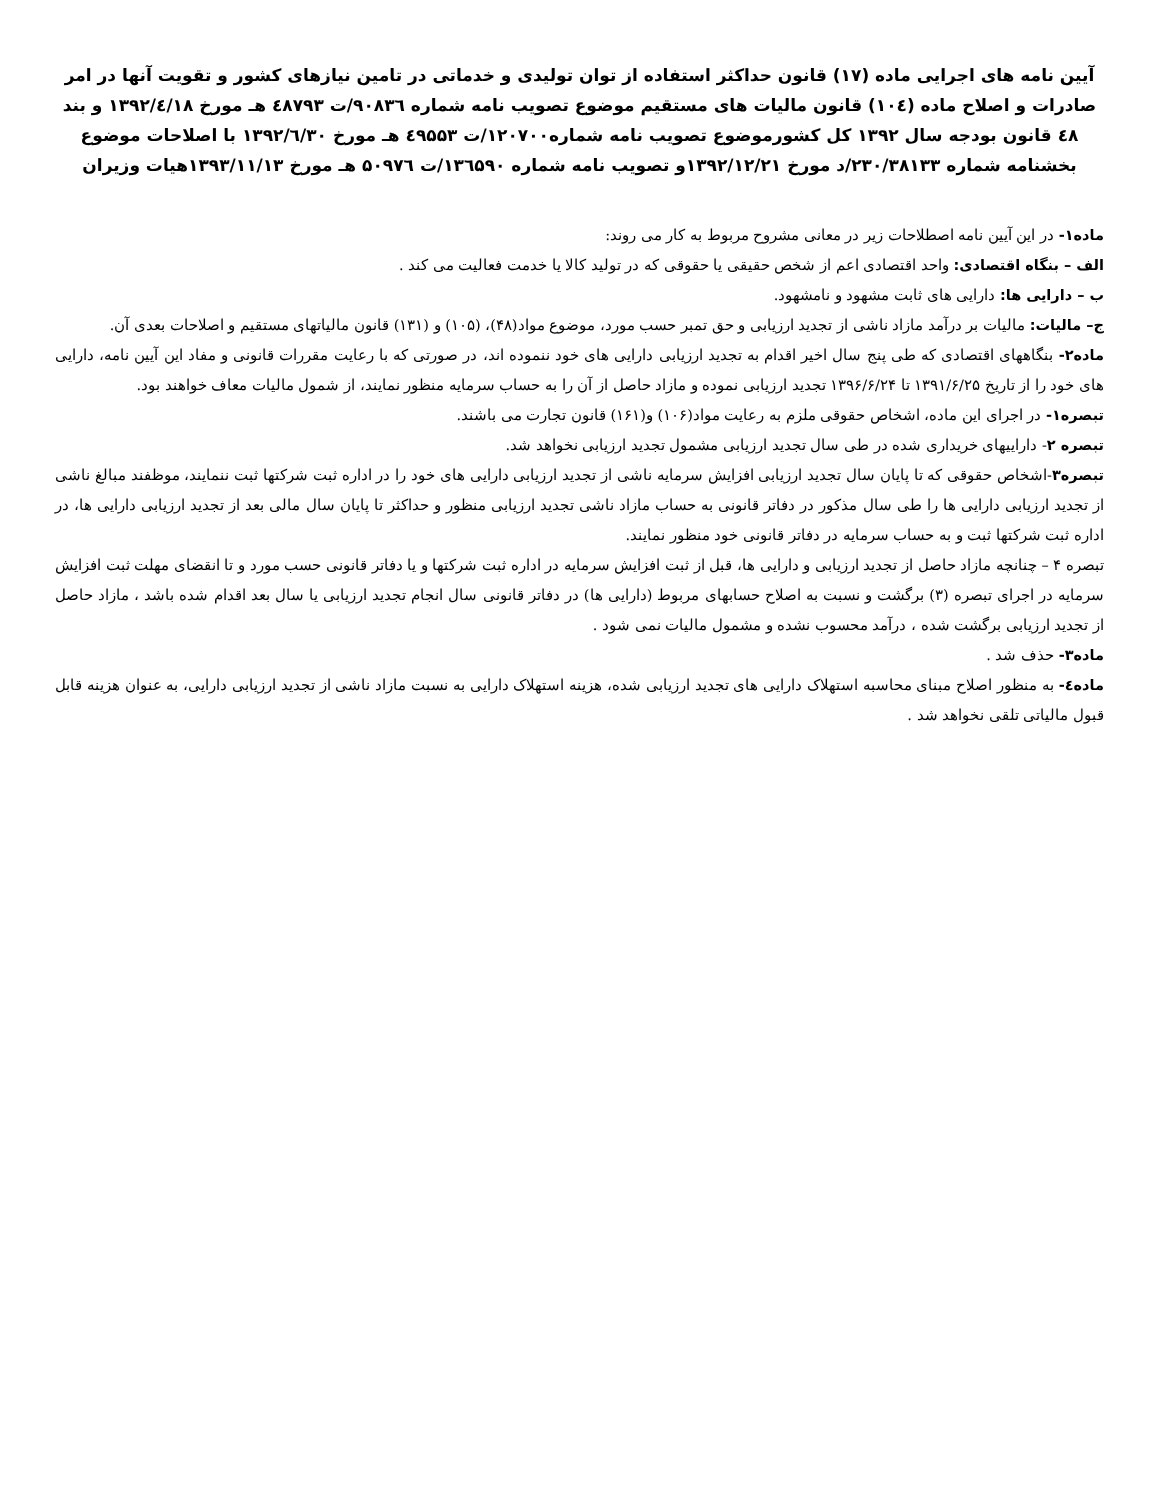آیین نامه های اجرایی ماده (۱۷) قانون حداکثر استفاده از توان تولیدی و خدماتی در تامین نیازهای کشور و تقویت آنها در امر صادرات و اصلاح ماده (۱۰٤) قانون مالیات های مستقیم موضوع تصویب نامه شماره ۹۰۸۳٦/ت ٤۸۷۹۳ هـ مورخ ۱۳۹۲/٤/۱۸ و بند ٤۸ قانون بودجه سال ۱۳۹۲ کل کشورموضوع تصویب نامه شماره۱۲۰۷۰۰/ت ٤۹۵۵۳ هـ مورخ ۱۳۹۲/٦/۳۰ با اصلاحات موضوع بخشنامه شماره ۲۳۰/۳۸۱۳۳/د مورخ ۱۳۹۲/۱۲/۲۱و تصویب نامه شماره ۱۳٦۵۹۰/ت ۵۰۹۷٦ هـ مورخ ۱۳۹۳/۱۱/۱۳هیات وزیران
ماده۱- در این آیین نامه اصطلاحات زیر در معانی مشروح مربوط به کار می روند:
الف – بنگاه اقتصادی: واحد اقتصادی اعم از شخص حقیقی یا حقوقی که در تولید کالا یا خدمت فعالیت می کند .
ب – دارایی ها: دارایی های ثابت مشهود و نامشهود.
ج– مالیات: مالیات بر درآمد مازاد ناشی از تجدید ارزیابی و حق تمبر حسب مورد، موضوع مواد(۴۸)، (۱۰۵) و (۱۳۱) قانون مالیاتهای مستقیم و اصلاحات بعدی آن.
ماده۲- بنگاههای اقتصادی که طی پنج سال اخیر اقدام به تجدید ارزیابی دارایی های خود ننموده اند، در صورتی که با رعایت مقررات قانونی و مفاد این آیین نامه، دارایی های خود را از تاریخ ۱۳۹۱/۶/۲۵ تا ۱۳۹۶/۶/۲۴ تجدید ارزیابی نموده و مازاد حاصل از آن را به حساب سرمایه منظور نمایند، از شمول مالیات معاف خواهند بود.
تبصره۱- در اجرای این ماده، اشخاص حقوقی ملزم به رعایت مواد(۱۰۶) و(۱۶۱) قانون تجارت می باشند.
تبصره ۲- داراییهای خریداری شده در طی سال تجدید ارزیابی مشمول تجدید ارزیابی نخواهد شد.
تبصره۳-اشخاص حقوقی که تا پایان سال تجدید ارزیابی افزایش سرمایه ناشی از تجدید ارزیابی دارایی های خود را در اداره ثبت شرکتها ثبت ننمایند، موظفند مبالغ ناشی از تجدید ارزیابی دارایی ها را طی سال مذکور در دفاتر قانونی به حساب مازاد ناشی تجدید ارزیابی منظور و حداکثر تا پایان سال مالی بعد از تجدید ارزیابی دارایی ها، در اداره ثبت شرکتها ثبت و به حساب سرمایه در دفاتر قانونی خود منظور نمایند.
تبصره ۴ – چنانچه مازاد حاصل از تجدید ارزیابی و دارایی ها، قبل از ثبت افزایش سرمایه در اداره ثبت شرکتها و یا دفاتر قانونی حسب مورد و تا انقضای مهلت ثبت افزایش سرمایه در اجرای تبصره (۳) برگشت و نسبت به اصلاح حسابهای مربوط (دارایی ها) در دفاتر قانونی سال انجام تجدید ارزیابی یا سال بعد اقدام شده باشد ، مازاد حاصل از تجدید ارزیابی برگشت شده ، درآمد محسوب نشده و مشمول مالیات نمی شود .
ماده۳- حذف شد .
ماده٤- به منظور اصلاح مبنای محاسبه استهلاک دارایی های تجدید ارزیابی شده، هزینه استهلاک دارایی به نسبت مازاد ناشی از تجدید ارزیابی دارایی، به عنوان هزینه قابل قبول مالیاتی تلقی نخواهد شد .